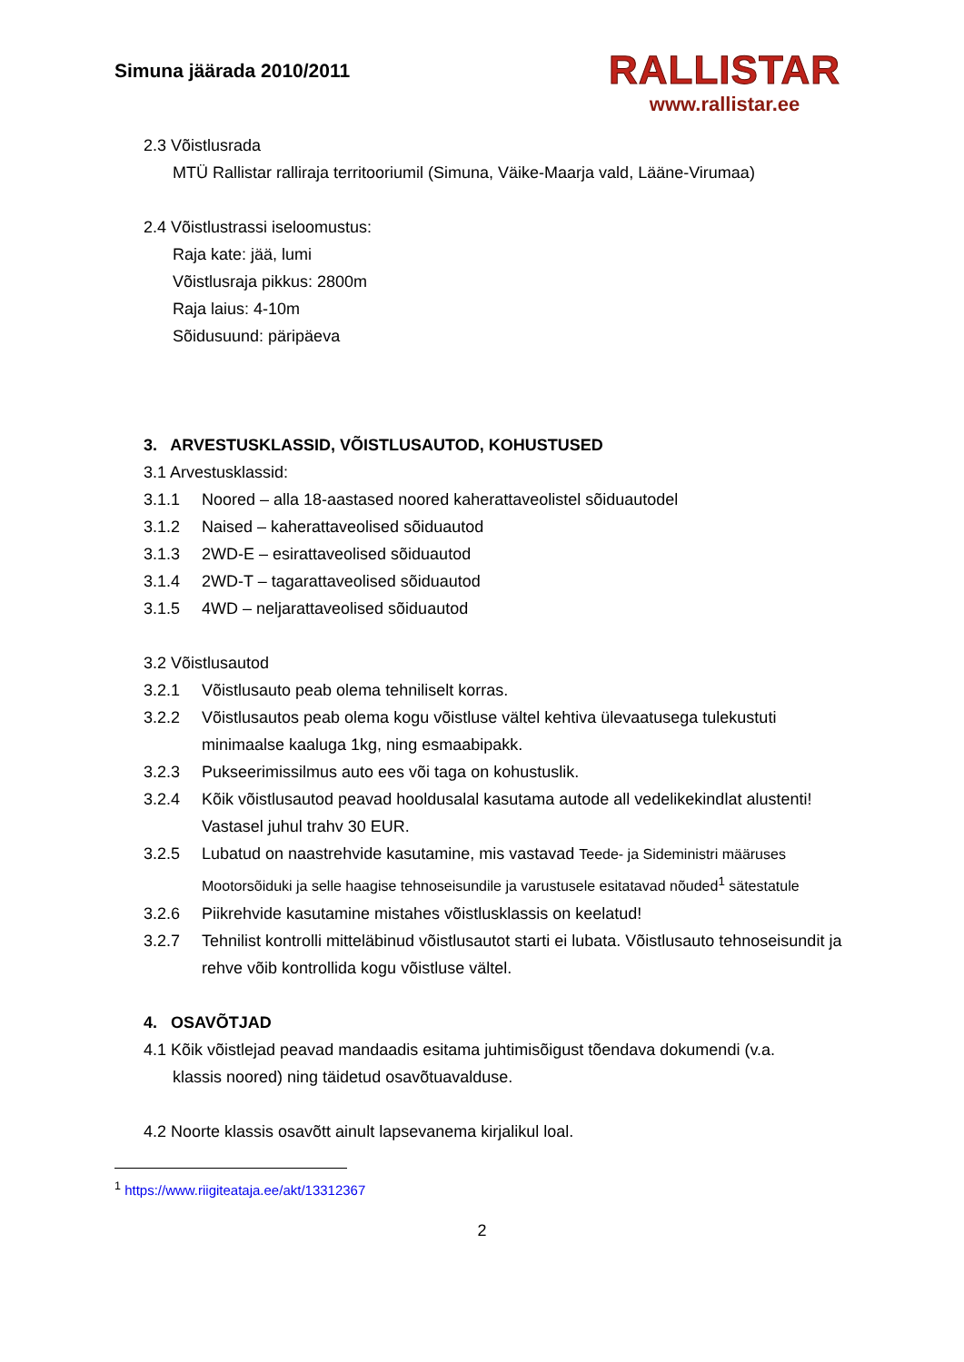Simuna jäärada 2010/2011
RALLISTAR
www.rallistar.ee
2.3 Võistlusrada
MTÜ Rallistar ralliraja territooriumil (Simuna, Väike-Maarja vald, Lääne-Virumaa)
2.4 Võistlustrassi iseloomustus:
Raja kate: jää, lumi
Võistlusraja pikkus: 2800m
Raja laius: 4-10m
Sõidusuund: päripäeva
3. ARVESTUSKLASSID, VÕISTLUSAUTOD, KOHUSTUSED
3.1 Arvestusklassid:
3.1.1 Noored – alla 18-aastased noored kaherattaveolistel sõiduautodel
3.1.2 Naised – kaherattaveolised sõiduautod
3.1.3 2WD-E – esirattaveolised sõiduautod
3.1.4 2WD-T – tagarattaveolised sõiduautod
3.1.5 4WD – neljarattaveolised sõiduautod
3.2 Võistlusautod
3.2.1 Võistlusauto peab olema tehniliselt korras.
3.2.2 Võistlusautos peab olema kogu võistluse vältel kehtiva ülevaatusega tulekustuti minimaalse kaaluga 1kg, ning esmaabipakk.
3.2.3 Pukseerimissilmus auto ees või taga on kohustuslik.
3.2.4 Kõik võistlusautod peavad hooldusalal kasutama autode all vedelikekindlat alustenti! Vastasel juhul trahv 30 EUR.
3.2.5 Lubatud on naastrehvide kasutamine, mis vastavad Teede- ja Sideministri määruses Mootorsõiduki ja selle haagise tehnoseisundile ja varustusele esitatavad nõuded<sup>1</sup> sätestatule
3.2.6 Piikrehvide kasutamine mistahes võistlusklassis on keelatud!
3.2.7 Tehnilist kontrolli mitteläbinud võistlusautot starti ei lubata. Võistlusauto tehnoseisundit ja rehve võib kontrollida kogu võistluse vältel.
4. OSAVÕTJAD
4.1 Kõik võistlejad peavad mandaadis esitama juhtimisõigust tõendava dokumendi (v.a.
klassis noored) ning täidetud osavõtuavalduse.
4.2 Noorte klassis osavõtt ainult lapsevanema kirjalikul loal.
<sup>1</sup> https://www.riigiteataja.ee/akt/13312367
2